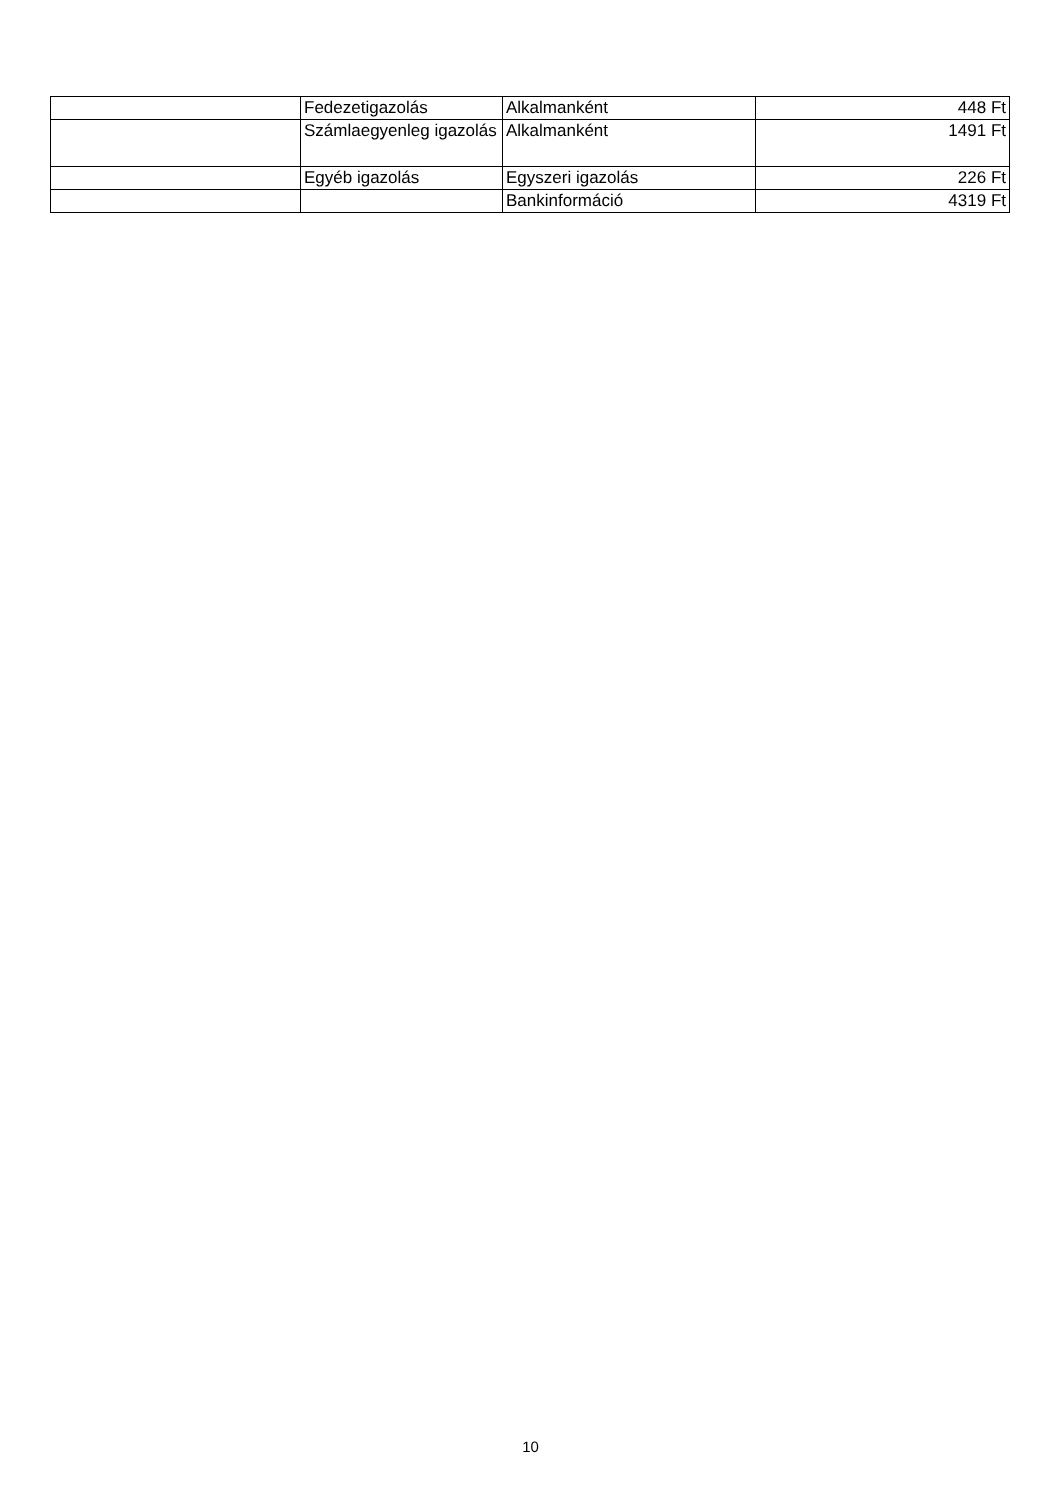| | Fedezetigazolás | Alkalmanként | 448 Ft |
| | Számlaegyenleg igazolás | Alkalmanként | 1491 Ft |
| | Egyéb igazolás | Egyszeri igazolás | 226 Ft |
| | | Bankinformáció | 4319 Ft |
10